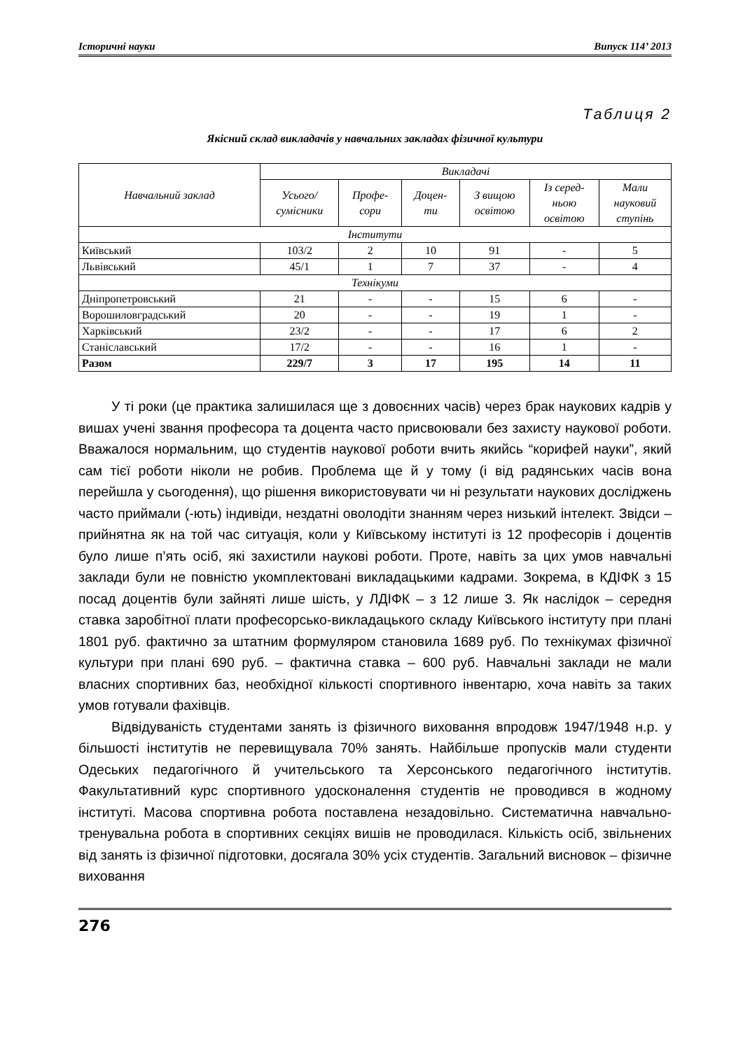Історичні науки Випуск 114’ 2013
Таблиця 2
Якісний склад викладачів у навчальних закладах фізичної культури
| Навчальний заклад | Викладачі | | | | | |
| --- | --- | --- | --- | --- | --- | --- |
| | Усього/ сумісники | Профе- сори | Доцен- ти | З вищою освітою | Із серед- ньою освітою | Мали науковий ступінь |
| Інститути | | | | | | |
| Київський | 103/2 | 2 | 10 | 91 | - | 5 |
| Львівський | 45/1 | 1 | 7 | 37 | - | 4 |
| Технікуми | | | | | | |
| Дніпропетровський | 21 | - | - | 15 | 6 | - |
| Ворошиловградський | 20 | - | - | 19 | 1 | - |
| Харківський | 23/2 | - | - | 17 | 6 | 2 |
| Станіславський | 17/2 | - | - | 16 | 1 | - |
| Разом | 229/7 | 3 | 17 | 195 | 14 | 11 |
У ті роки (це практика залишилася ще з довоєнних часів) через брак наукових кадрів у вишах учені звання професора та доцента часто присвоювали без захисту наукової роботи. Вважалося нормальним, що студентів наукової роботи вчить якийсь “корифей науки”, який сам тієї роботи ніколи не робив. Проблема ще й у тому (і від радянських часів вона перейшла у сьогодення), що рішення використовувати чи ні результати наукових досліджень часто приймали (-ють) індивіди, нездатні оволодіти знанням через низький інтелект. Звідси – прийнятна як на той час ситуація, коли у Київському інституті із 12 професорів і доцентів було лише п’ять осіб, які захистили наукові роботи. Проте, навіть за цих умов навчальні заклади були не повністю укомплектовані викладацькими кадрами. Зокрема, в КДІФК з 15 посад доцентів були зайняті лише шість, у ЛДІФК – з 12 лише 3. Як наслідок – середня ставка заробітної плати професорсько-викладацького складу Київського інституту при плані 1801 руб. фактично за штатним формуляром становила 1689 руб. По технікумах фізичної культури при плані 690 руб. – фактична ставка – 600 руб. Навчальні заклади не мали власних спортивних баз, необхідної кількості спортивного інвентарю, хоча навіть за таких умов готували фахівців.
Відвідуваність студентами занять із фізичного виховання впродовж 1947/1948 н.р. у більшості інститутів не перевищувала 70% занять. Найбільше пропусків мали студенти Одеських педагогічного й учительського та Херсонського педагогічного інститутів. Факультативний курс спортивного удосконалення студентів не проводився в жодному інституті. Масова спортивна робота поставлена незадовільно. Систематична навчально-тренувальна робота в спортивних секціях вишів не проводилася. Кількість осіб, звільнених від занять із фізичної підготовки, досягала 30% усіх студентів. Загальний висновок – фізичне виховання
276